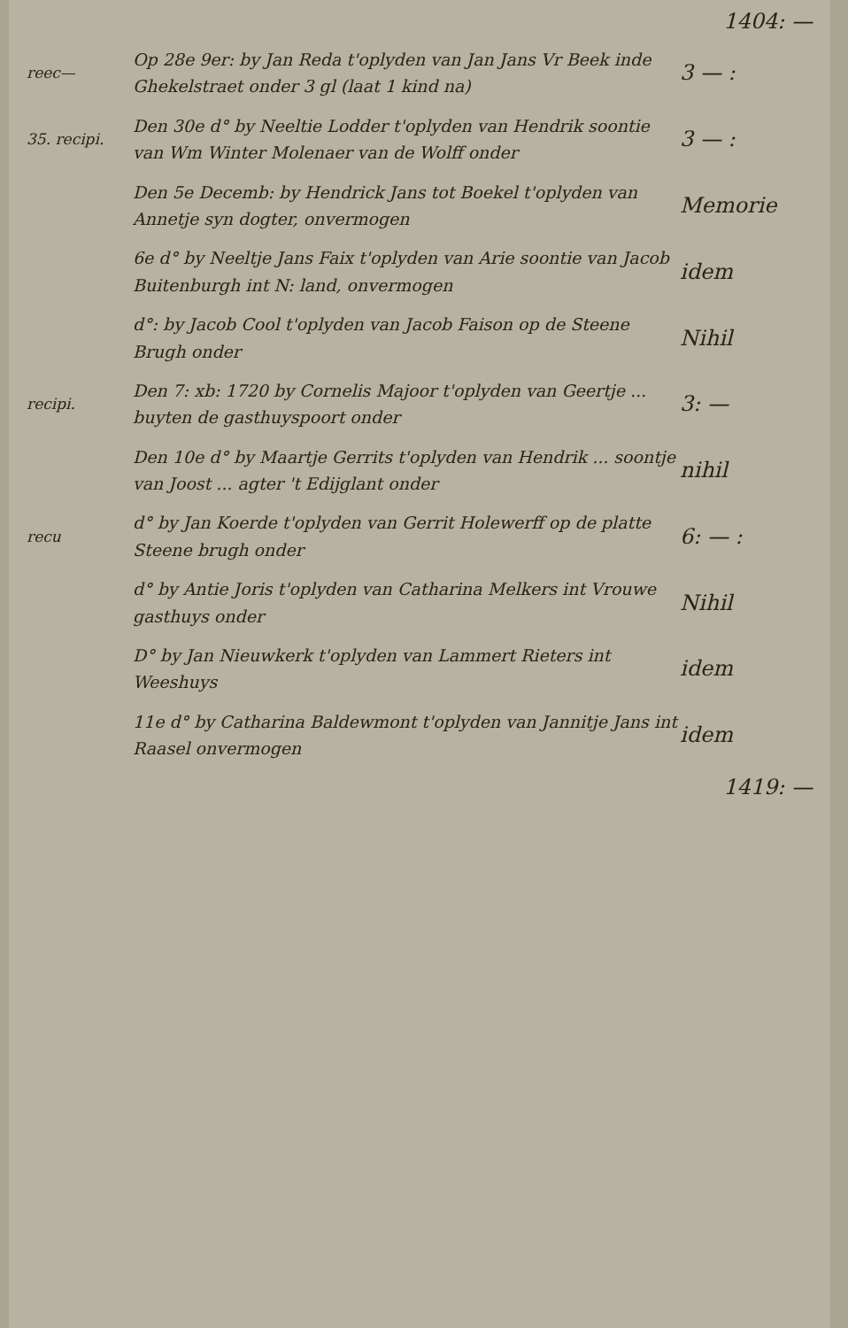1404: —
reec—
Op 28e 9er: by Jan Reda t'oplyden van Jan Jans Vr Beek inde Ghekelstraet onder 3 gl (laat 1 kind na)
3 — :
35. recipi.
Den 30e d° by Neeltie Lodder t'oplyden van Hendrik soontie van Wm Winter Molenaer van de Wolff onder
3 — :
Den 5e Decemb: by Hendrick Jans tot Boekel t'oplyden van Annetje syn dogter, onvermogen
Memorie
6e d° by Neeltje Jans Faix t'oplyden van Arie soontie van Jacob Buitenburgh int N: land, onvermogen
idem
d°: by Jacob Cool t'oplyden van Jacob Faison op de Steene Brugh onder
Nihil
recipi.
Den 7: xb: 1720 by Cornelis Majoor t'oplyden van Geertje ... buyten de gasthuyspoort onder
3: —
Den 10e d° by Maartje Gerrits t'oplyden van Hendrik ... soontje van Joost ... agter 't Edijglant onder
nihil
recu
d° by Jan Koerde t'oplyden van Gerrit Holewerff op de platte Steene brugh onder
6: — :
d° by Antie Joris t'oplyden van Catharina Melkers int Vrouwe gasthuys onder
Nihil
D° by Jan Nieuwkerk t'oplyden van Lammert Rieters int Weeshuys
idem
11e d° by Catharina Baldewmont t'oplyden van Jannitje Jans int Raasel onvermogen
idem
1419: —